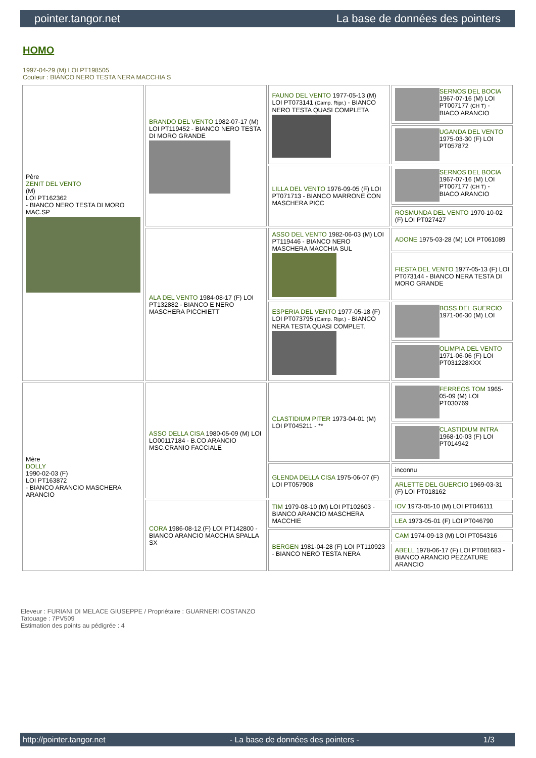pointer.tangor.net La base de données des pointers
HOMO
1997-04-29 (M) LOI PT198505
Couleur : BIANCO NERO TESTA NERA MACCHIA S
| Père ZENIT DEL VENTO (M) LOI PT162362 - BIANCO NERO TESTA DI MORO MAC.SP | BRANDO DEL VENTO 1982-07-17 (M) LOI PT119452 - BIANCO NERO TESTA DI MORO GRANDE | FAUNO DEL VENTO 1977-05-13 (M) LOI PT073141 (Camp. Ripr.) - BIANCO NERO TESTA QUASI COMPLETA | SERNOS DEL BOCIA 1967-07-16 (M) LOI PT007177 (CH T) - BIACO ARANCIO |
| | | | UGANDA DEL VENTO 1975-03-30 (F) LOI PT057872 |
| | | LILLA DEL VENTO 1976-09-05 (F) LOI PT071713 - BIANCO MARRONE CON MASCHERA PICC | SERNOS DEL BOCIA 1967-07-16 (M) LOI PT007177 (CH T) - BIACO ARANCIO |
| | | | ROSMUNDA DEL VENTO 1970-10-02 (F) LOI PT027427 |
| | ALA DEL VENTO 1984-08-17 (F) LOI PT132882 - BIANCO E NERO MASCHERA PICCHIETT | ASSO DEL VENTO 1982-06-03 (M) LOI PT119446 - BIANCO NERO MASCHERA MACCHIA SUL | ADONE 1975-03-28 (M) LOI PT061089 |
| | | | FIESTA DEL VENTO 1977-05-13 (F) LOI PT073144 - BIANCO NERA TESTA DI MORO GRANDE |
| | | ESPERIA DEL VENTO 1977-05-18 (F) LOI PT073795 (Camp. Ripr.) - BIANCO NERA TESTA QUASI COMPLET. | BOSS DEL GUERCIO 1971-06-30 (M) LOI |
| | | | OLIMPIA DEL VENTO 1971-06-06 (F) LOI PT031228XXX |
| Mère DOLLY 1990-02-03 (F) LOI PT163872 - BIANCO ARANCIO MASCHERA ARANCIO | ASSO DELLA CISA 1980-05-09 (M) LOI LO00117184 - B.CO ARANCIO MSC.CRANIO FACCIALE | CLASTIDIUM PITER 1973-04-01 (M) LOI PT045211 - ** | FERREOS TOM 1965-05-09 (M) LOI PT030769 |
| | | | CLASTIDIUM INTRA 1968-10-03 (F) LOI PT014942 |
| | | GLENDA DELLA CISA 1975-06-07 (F) LOI PT057908 | inconnu |
| | | | ARLETTE DEL GUERCIO 1969-03-31 (F) LOI PT018162 |
| | CORA 1986-08-12 (F) LOI PT142800 - BIANCO ARANCIO MACCHIA SPALLA SX | TIM 1979-08-10 (M) LOI PT102603 - BIANCO ARANCIO MASCHERA MACCHIE | IOV 1973-05-10 (M) LOI PT046111 |
| | | | LEA 1973-05-01 (F) LOI PT046790 |
| | | BERGEN 1981-04-28 (F) LOI PT110923 - BIANCO NERO TESTA NERA | CAM 1974-09-13 (M) LOI PT054316 |
| | | | ABELL 1978-06-17 (F) LOI PT081683 - BIANCO ARANCIO PEZZATURE ARANCIO |
Eleveur : FURIANI DI MELACE GIUSEPPE / Propriétaire : GUARNERI COSTANZO
Tatouage : 7PV509
Estimation des points au pédigrée : 4
http://pointer.tangor.net - La base de données des pointers - 1/3